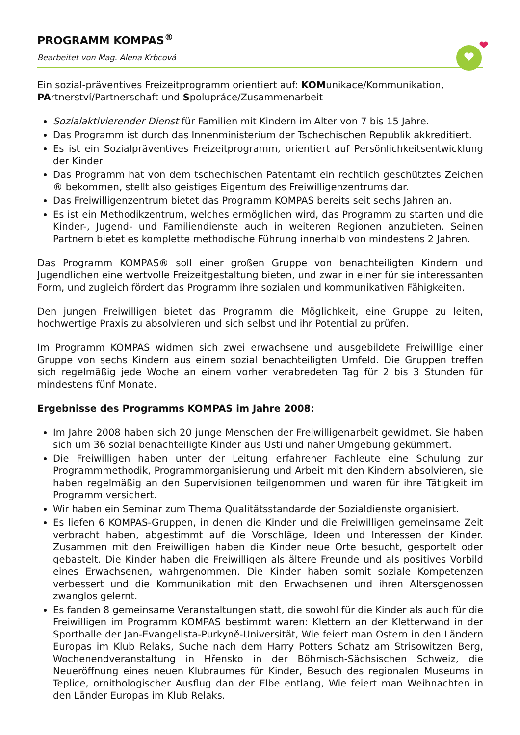PROGRAMM KOMPAS<sup>®</sup>
Bearbeitet von Mag. Alena Krbcová
Ein sozial-präventives Freizeitprogramm orientiert auf: KOMunikace/Kommunikation, PArtnerství/Partnerschaft und Spolupráce/Zusammenarbeit
Sozialaktivierender Dienst für Familien mit Kindern im Alter von 7 bis 15 Jahre.
Das Programm ist durch das Innenministerium der Tschechischen Republik akkreditiert.
Es ist ein Sozialpräventives Freizeitprogramm, orientiert auf Persönlichkeitsentwicklung der Kinder
Das Programm hat von dem tschechischen Patentamt ein rechtlich geschütztes Zeichen ® bekommen, stellt also geistiges Eigentum des Freiwilligenzentrums dar.
Das Freiwilligenzentrum bietet das Programm KOMPAS bereits seit sechs Jahren an.
Es ist ein Methodikzentrum, welches ermöglichen wird, das Programm zu starten und die Kinder-, Jugend- und Familiendienste auch in weiteren Regionen anzubieten. Seinen Partnern bietet es komplette methodische Führung innerhalb von mindestens 2 Jahren.
Das Programm KOMPAS® soll einer großen Gruppe von benachteiligten Kindern und Jugendlichen eine wertvolle Freizeitgestaltung bieten, und zwar in einer für sie interessanten Form, und zugleich fördert das Programm ihre sozialen und kommunikativen Fähigkeiten.
Den jungen Freiwilligen bietet das Programm die Möglichkeit, eine Gruppe zu leiten, hochwertige Praxis zu absolvieren und sich selbst und ihr Potential zu prüfen.
Im Programm KOMPAS widmen sich zwei erwachsene und ausgebildete Freiwillige einer Gruppe von sechs Kindern aus einem sozial benachteiligten Umfeld. Die Gruppen treffen sich regelmäßig jede Woche an einem vorher verabredeten Tag für 2 bis 3 Stunden für mindestens fünf Monate.
Ergebnisse des Programms KOMPAS im Jahre 2008:
Im Jahre 2008 haben sich 20 junge Menschen der Freiwilligenarbeit gewidmet. Sie haben sich um 36 sozial benachteiligte Kinder aus Usti und naher Umgebung gekümmert.
Die Freiwilligen haben unter der Leitung erfahrener Fachleute eine Schulung zur Programmmethodik, Programmorganisierung und Arbeit mit den Kindern absolvieren, sie haben regelmäßig an den Supervisionen teilgenommen und waren für ihre Tätigkeit im Programm versichert.
Wir haben ein Seminar zum Thema Qualitätsstandarde der Sozialdienste organisiert.
Es liefen 6 KOMPAS-Gruppen, in denen die Kinder und die Freiwilligen gemeinsame Zeit verbracht haben, abgestimmt auf die Vorschläge, Ideen und Interessen der Kinder. Zusammen mit den Freiwilligen haben die Kinder neue Orte besucht, gesportelt oder gebastelt. Die Kinder haben die Freiwilligen als ältere Freunde und als positives Vorbild eines Erwachsenen, wahrgenommen. Die Kinder haben somit soziale Kompetenzen verbessert und die Kommunikation mit den Erwachsenen und ihren Altersgenossen zwanglos gelernt.
Es fanden 8 gemeinsame Veranstaltungen statt, die sowohl für die Kinder als auch für die Freiwilligen im Programm KOMPAS bestimmt waren: Klettern an der Kletterwand in der Sporthalle der Jan-Evangelista-Purkyně-Universität, Wie feiert man Ostern in den Ländern Europas im Klub Relaks, Suche nach dem Harry Potters Schatz am Strisowitzen Berg, Wochenendveranstaltung in Hřensko in der Böhmisch-Sächsischen Schweiz, die Neueröffnung eines neuen Klubraumes für Kinder, Besuch des regionalen Museums in Teplice, ornithologischer Ausflug dan der Elbe entlang, Wie feiert man Weihnachten in den Länder Europas im Klub Relaks.